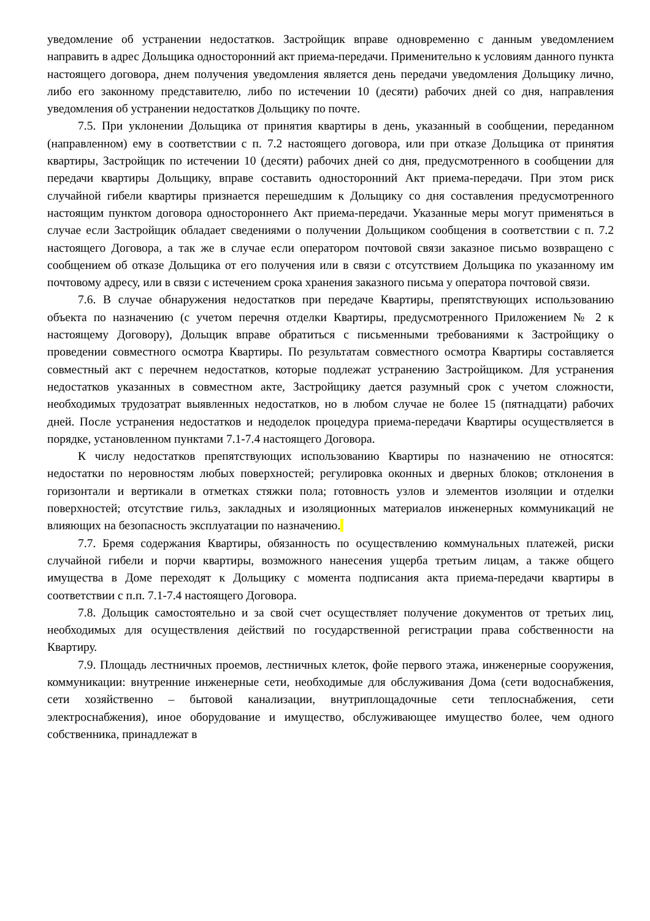уведомление об устранении недостатков. Застройщик вправе одновременно с данным уведомлением направить в адрес Дольщика односторонний акт приема-передачи. Применительно к условиям данного пункта настоящего договора, днем получения уведомления является день передачи уведомления Дольщику лично, либо его законному представителю, либо по истечении 10 (десяти) рабочих дней со дня, направления уведомления об устранении недостатков Дольщику по почте.
7.5. При уклонении Дольщика от принятия квартиры в день, указанный в сообщении, переданном (направленном) ему в соответствии с п. 7.2 настоящего договора, или при отказе Дольщика от принятия квартиры, Застройщик по истечении 10 (десяти) рабочих дней со дня, предусмотренного в сообщении для передачи квартиры Дольщику, вправе составить односторонний Акт приема-передачи. При этом риск случайной гибели квартиры признается перешедшим к Дольщику со дня составления предусмотренного настоящим пунктом договора одностороннего Акт приема-передачи. Указанные меры могут применяться в случае если Застройщик обладает сведениями о получении Дольщиком сообщения в соответствии с п. 7.2 настоящего Договора, а так же в случае если оператором почтовой связи заказное письмо возвращено с сообщением об отказе Дольщика от его получения или в связи с отсутствием Дольщика по указанному им почтовому адресу, или в связи с истечением срока хранения заказного письма у оператора почтовой связи.
7.6. В случае обнаружения недостатков при передаче Квартиры, препятствующих использованию объекта по назначению (с учетом перечня отделки Квартиры, предусмотренного Приложением № 2 к настоящему Договору), Дольщик вправе обратиться с письменными требованиями к Застройщику о проведении совместного осмотра Квартиры. По результатам совместного осмотра Квартиры составляется совместный акт с перечнем недостатков, которые подлежат устранению Застройщиком. Для устранения недостатков указанных в совместном акте, Застройщику дается разумный срок с учетом сложности, необходимых трудозатрат выявленных недостатков, но в любом случае не более 15 (пятнадцати) рабочих дней. После устранения недостатков и недоделок процедура приема-передачи Квартиры осуществляется в порядке, установленном пунктами 7.1-7.4 настоящего Договора.
К числу недостатков препятствующих использованию Квартиры по назначению не относятся: недостатки по неровностям любых поверхностей; регулировка оконных и дверных блоков; отклонения в горизонтали и вертикали в отметках стяжки пола; готовность узлов и элементов изоляции и отделки поверхностей; отсутствие гильз, закладных и изоляционных материалов инженерных коммуникаций не влияющих на безопасность эксплуатации по назначению.
7.7. Бремя содержания Квартиры, обязанность по осуществлению коммунальных платежей, риски случайной гибели и порчи квартиры, возможного нанесения ущерба третьим лицам, а также общего имущества в Доме переходят к Дольщику с момента подписания акта приема-передачи квартиры в соответствии с п.п. 7.1-7.4 настоящего Договора.
7.8. Дольщик самостоятельно и за свой счет осуществляет получение документов от третьих лиц, необходимых для осуществления действий по государственной регистрации права собственности на Квартиру.
7.9. Площадь лестничных проемов, лестничных клеток, фойе первого этажа, инженерные сооружения, коммуникации: внутренние инженерные сети, необходимые для обслуживания Дома (сети водоснабжения, сети хозяйственно – бытовой канализации, внутриплощадочные сети теплоснабжения, сети электроснабжения), иное оборудование и имущество, обслуживающее имущество более, чем одного собственника, принадлежат в